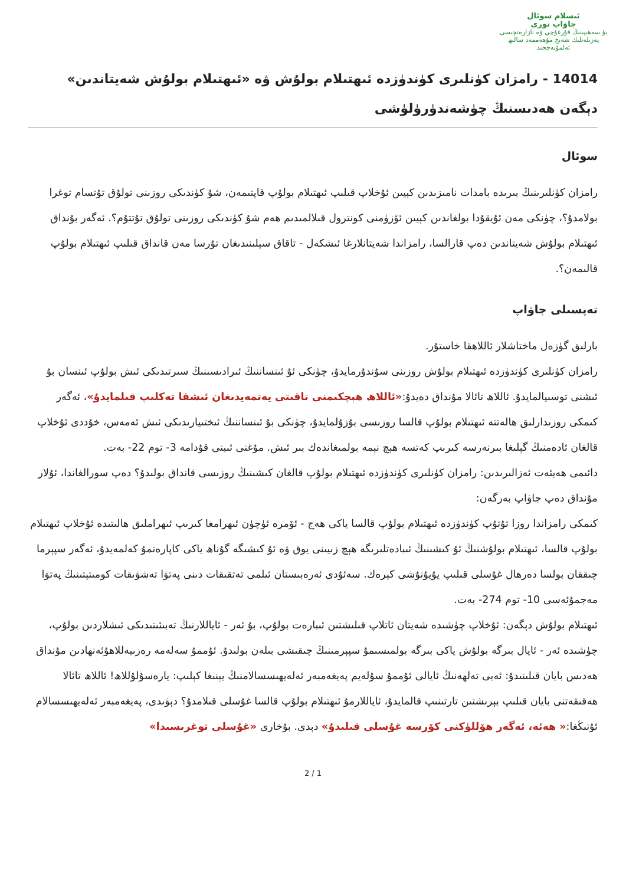ئىسلام سوئال
جاۋاپ تورى
بۇ سەھىپىنىڭ فۇرغۇچى ۋە نازارەتچىسى
پەزىلەتلىك شەيخ مۇھەممەد سالىھ ئەلمۇنەججىد
14014 - رامزان كۈنلىرى كۈندۈزدە ئىھتىلام بولۇش ۋە «ئىھتىلام بولۇش شەيتاندىن» دېگەن ھەدىسنىڭ چۈشەندۈرۈلۈشى
سوئال
رامزان كۈنلىرىنىڭ بىرىدە بامدات نامىزىدىن كېيىن ئۇخلاپ قىلىپ ئىھتىلام بولۇپ قاپتىمەن، شۇ كۈندىكى روزىنى تولۇق تۇتسام توغرا بولامدۇ؟، چۈنكى مەن ئۇيقۇدا بولغاندىن كېيىن ئۆزۈمنى كونترول قىلالمىدىم ھەم شۇ كۈندىكى روزىنى تولۇق تۇتتۇم؟. ئەگەر بۇنداق ئىھتىلام بولۇش شەيتاندىن دەپ قارالسا، رامزاندا شەيتانلارغا ئىشكەل - تاقاق سېلىنىدىغان تۇرسا مەن قانداق قىلىپ ئىھتىلام بولۇپ قالىمەن؟.
تەپسىلى جاۋاپ
بارلىق گۈزەل ماختاشلار ئاللاھقا خاستۇر.
رامزان كۈنلىرى كۈندۈزدە ئىھتىلام بولۇش روزىنى سۇندۇرمايدۇ، چۈنكى ئۇ ئىنساننىڭ ئىرادىسىنىڭ سىرتىدىكى ئىش بولۇپ ئىنسان بۇ ئىشنى توسىيالمايدۇ. ئاللاھ تائالا مۇنداق دەيدۇ:«ئاللاھ ھېچكىمنى تاقىتى يەتمەيدىغان ئىشقا تەكلىپ قىلمايدۇ»، ئەگەر كىمكى روزىدارلىق ھالەتتە ئىھتىلام بولۇپ قالسا روزىسى بۇزۇلمايدۇ، چۈنكى بۇ ئىنساننىڭ ئىختىيارىدىكى ئىش ئەمەس، خۇددى ئۇخلاپ قالغان ئادەمنىڭ گېلىغا بىرنەرسە كىرىپ كەتسە ھېچ نېمە بولمىغاندەك بىر ئىش. مۇغنى ئىبنى قۇدامە 3- توم 22- بەت.
دائىمى ھەيئەت ئەزالىرىدىن: رامزان كۈنلىرى كۈندۈزدە ئىھتىلام بولۇپ قالغان كىشىنىڭ روزىسى قانداق بولىدۇ؟ دەپ سورالغاندا، ئۇلار مۇنداق دەپ جاۋاپ بەرگەن:
كىمكى رامزاندا روزا تۇتۇپ كۈندۈزدە ئىھتىلام بولۇپ قالسا ياكى ھەج - ئۆمرە ئۈچۈن ئىھرامغا كىرىپ ئىھراملىق ھالىتىدە ئۇخلاپ ئىھتىلام بولۇپ قالسا، ئىھتىلام بولۇشنىڭ ئۇ كىشىنىڭ ئىبادەتلىرىگە ھېچ زىيىنى يوق ۋە ئۇ كىشىگە گۇناھ ياكى كاپارەتمۇ كەلمەيدۇ، ئەگەر سپېرما چىققان بولسا دەرھال غۇسلى قىلىپ يۇيۇنۇشى كېرەك. سەئۇدى ئەرەبىستان ئىلمى تەتقىقات دىنى پەتۋا تەشۋىقات كومىتېتىنىڭ پەتۋا مەجمۇئەسى 10- توم 274- بەت.
ئىھتىلام بولۇش دېگەن: ئۇخلاپ چۈشىدە شەيتان ئاتلاپ قىلىشتىن ئىبارەت بولۇپ، بۇ ئەر - ئاياللارنىڭ تەبىئىتىدىكى ئىشلاردىن بولۇپ، چۈشىدە ئەر - ئايال بىرگە بولۇش ياكى بىرگە بولمىسىمۇ سپېرمىنىڭ چىقىشى بىلەن بولىدۇ. ئۇممۇ سەلەمە رەزىيەللاھۇئەنھادىن مۇنداق ھەدىس بايان قىلىنىدۇ: ئەبى تەلھەنىڭ ئايالى ئۇممۇ سۇلەيم پەيغەمبەر ئەلەيھىسسالامنىڭ يېنىغا كېلىپ: يارەسۇلۇللاھ! ئاللاھ تائالا ھەقىقەتنى بايان قىلىپ بېرىشتىن تارتىنىپ قالمايدۇ، ئاياللارمۇ ئىھتىلام بولۇپ قالسا غۇسلى قىلامدۇ؟ دېۋىدى، پەيغەمبەر ئەلەيھىسسالام ئۇنىڭغا:« ھەئە، ئەگەر ھۆللۈكنى كۆرسە غۇسلى قىلىدۇ» دېدى. بۇخارى «غۇسلى توغرىسىدا»
2 / 1